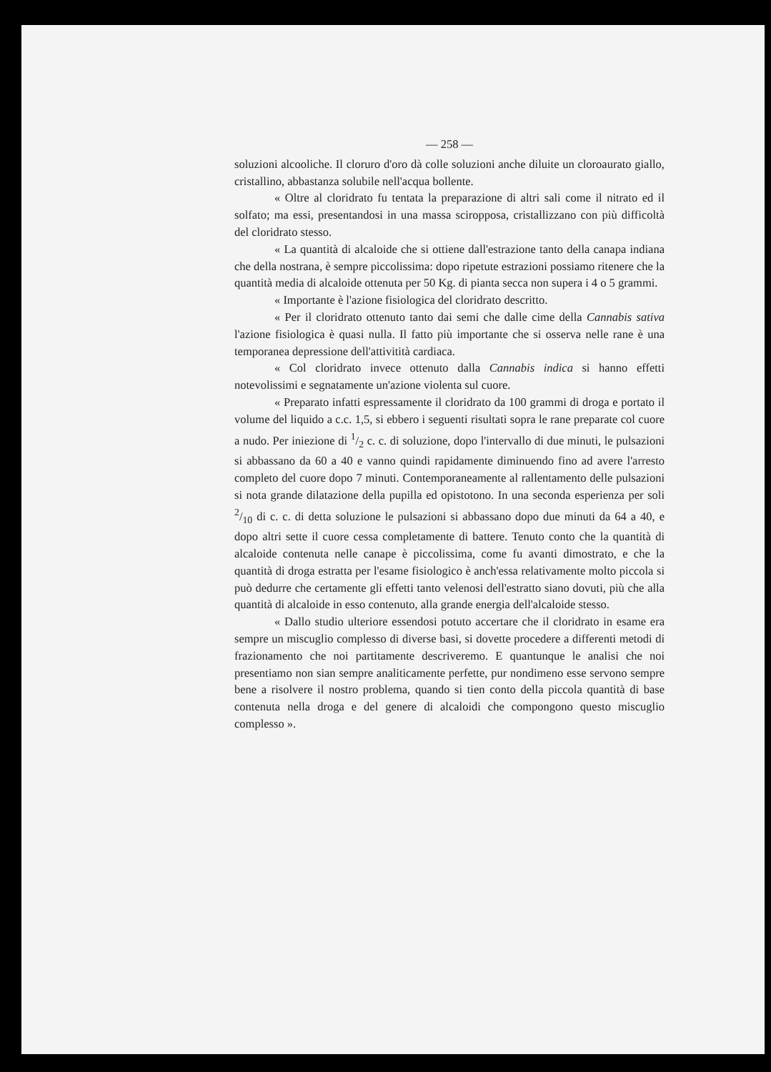— 258 —
soluzioni alcooliche. Il cloruro d'oro dà colle soluzioni anche diluite un cloroaurato giallo, cristallino, abbastanza solubile nell'acqua bollente.
« Oltre al cloridrato fu tentata la preparazione di altri sali come il nitrato ed il solfato; ma essi, presentandosi in una massa sciropposa, cristallizzano con più difficoltà del cloridrato stesso.
« La quantità di alcaloide che si ottiene dall'estrazione tanto della canapa indiana che della nostrana, è sempre piccolissima: dopo ripetute estrazioni possiamo ritenere che la quantità media di alcaloide ottenuta per 50 Kg. di pianta secca non supera i 4 o 5 grammi.
« Importante è l'azione fisiologica del cloridrato descritto.
« Per il cloridrato ottenuto tanto dai semi che dalle cime della Cannabis sativa l'azione fisiologica è quasi nulla. Il fatto più importante che si osserva nelle rane è una temporanea depressione dell'attivitità cardiaca.
« Col cloridrato invece ottenuto dalla Cannabis indica si hanno effetti notevolissimi e segnatamente un'azione violenta sul cuore.
« Preparato infatti espressamente il cloridrato da 100 grammi di droga e portato il volume del liquido a c.c. 1,5, si ebbero i seguenti risultati sopra le rane preparate col cuore a nudo. Per iniezione di 1/2 c. c. di soluzione, dopo l'intervallo di due minuti, le pulsazioni si abbassano da 60 a 40 e vanno quindi rapidamente diminuendo fino ad avere l'arresto completo del cuore dopo 7 minuti. Contemporaneamente al rallentamento delle pulsazioni si nota grande dilatazione della pupilla ed opistotono. In una seconda esperienza per soli 2/10 di c. c. di detta soluzione le pulsazioni si abbassano dopo due minuti da 64 a 40, e dopo altri sette il cuore cessa completamente di battere. Tenuto conto che la quantità di alcaloide contenuta nelle canape è piccolissima, come fu avanti dimostrato, e che la quantità di droga estratta per l'esame fisiologico è anch'essa relativamente molto piccola si può dedurre che certamente gli effetti tanto velenosi dell'estratto siano dovuti, più che alla quantità di alcaloide in esso contenuto, alla grande energia dell'alcaloide stesso.
« Dallo studio ulteriore essendosi potuto accertare che il cloridrato in esame era sempre un miscuglio complesso di diverse basi, si dovette procedere a differenti metodi di frazionamento che noi partitamente descriveremo. E quantunque le analisi che noi presentiamo non sian sempre analiticamente perfette, pur nondimeno esse servono sempre bene a risolvere il nostro problema, quando si tien conto della piccola quantità di base contenuta nella droga e del genere di alcaloidi che compongono questo miscuglio complesso ».